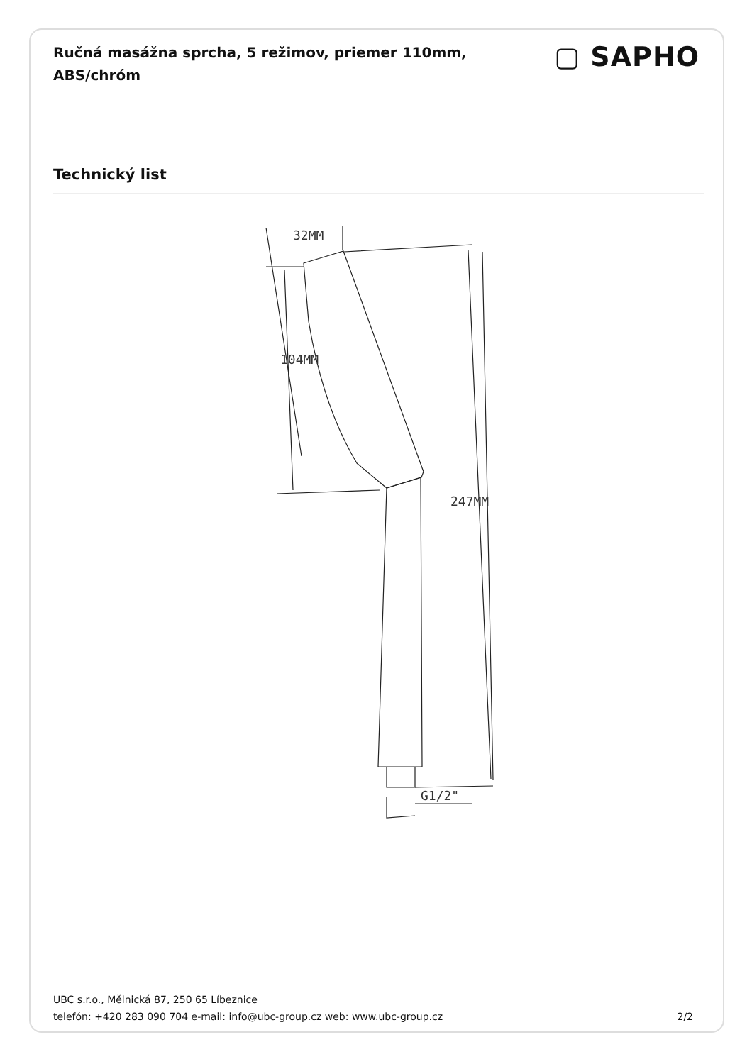Ručná masážna sprcha, 5 režimov, priemer 110mm, ABS/chróm
▢ SAPHO
Technický list
104MM
32MM
247MM
G1/2"
UBC s.r.o., Mělnická 87, 250 65 Líbeznice
telefón: +420 283 090 704 e-mail: info@ubc-group.cz web: www.ubc-group.cz
2/2